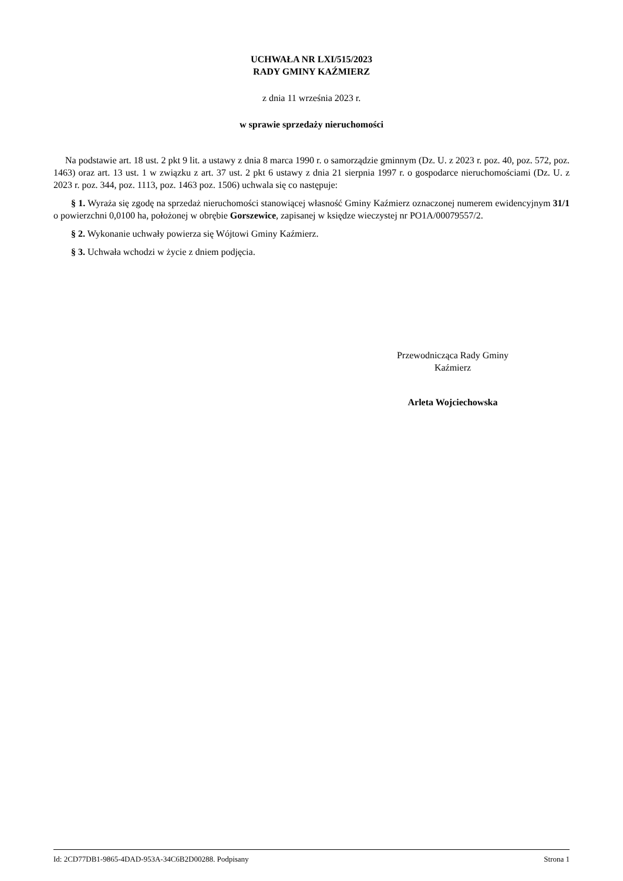UCHWAŁA NR LXI/515/2023
RADY GMINY KAŹMIERZ
z dnia 11 września 2023 r.
w sprawie sprzedaży nieruchomości
Na podstawie art. 18 ust. 2 pkt 9 lit. a ustawy z dnia 8 marca 1990 r. o samorządzie gminnym (Dz. U. z 2023 r. poz. 40, poz. 572, poz. 1463) oraz art. 13 ust. 1 w związku z art. 37 ust. 2 pkt 6 ustawy z dnia 21 sierpnia 1997 r. o gospodarce nieruchomościami (Dz. U. z 2023 r. poz. 344, poz. 1113, poz. 1463 poz. 1506) uchwala się co następuje:
§ 1. Wyraża się zgodę na sprzedaż nieruchomości stanowiącej własność Gminy Kaźmierz oznaczonej numerem ewidencyjnym 31/1 o powierzchni 0,0100 ha, położonej w obrębie Gorszewice, zapisanej w księdze wieczystej nr PO1A/00079557/2.
§ 2. Wykonanie uchwały powierza się Wójtowi Gminy Kaźmierz.
§ 3. Uchwała wchodzi w życie z dniem podjęcia.
Przewodnicząca Rady Gminy
Kaźmierz
Arleta Wojciechowska
Id: 2CD77DB1-9865-4DAD-953A-34C6B2D00288. Podpisany Strona 1